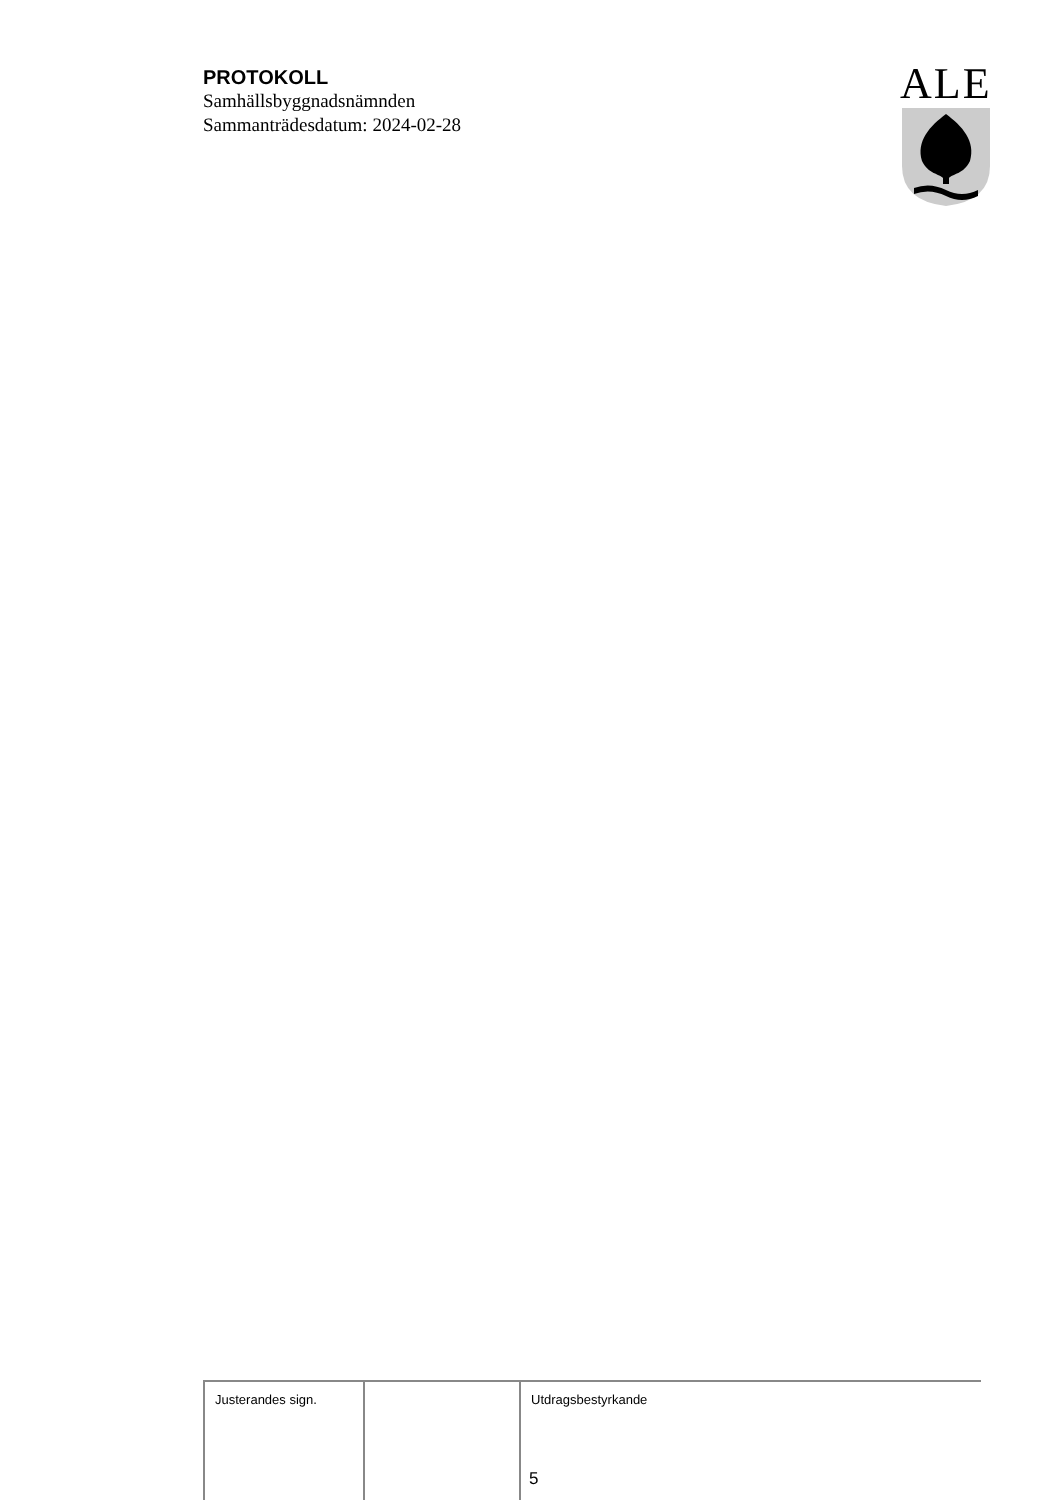PROTOKOLL
Samhällsbyggnadsnämnden
Sammanträdesdatum: 2024-02-28
ALE
| Justerandes sign. | | Utdragsbestyrkande 5 |